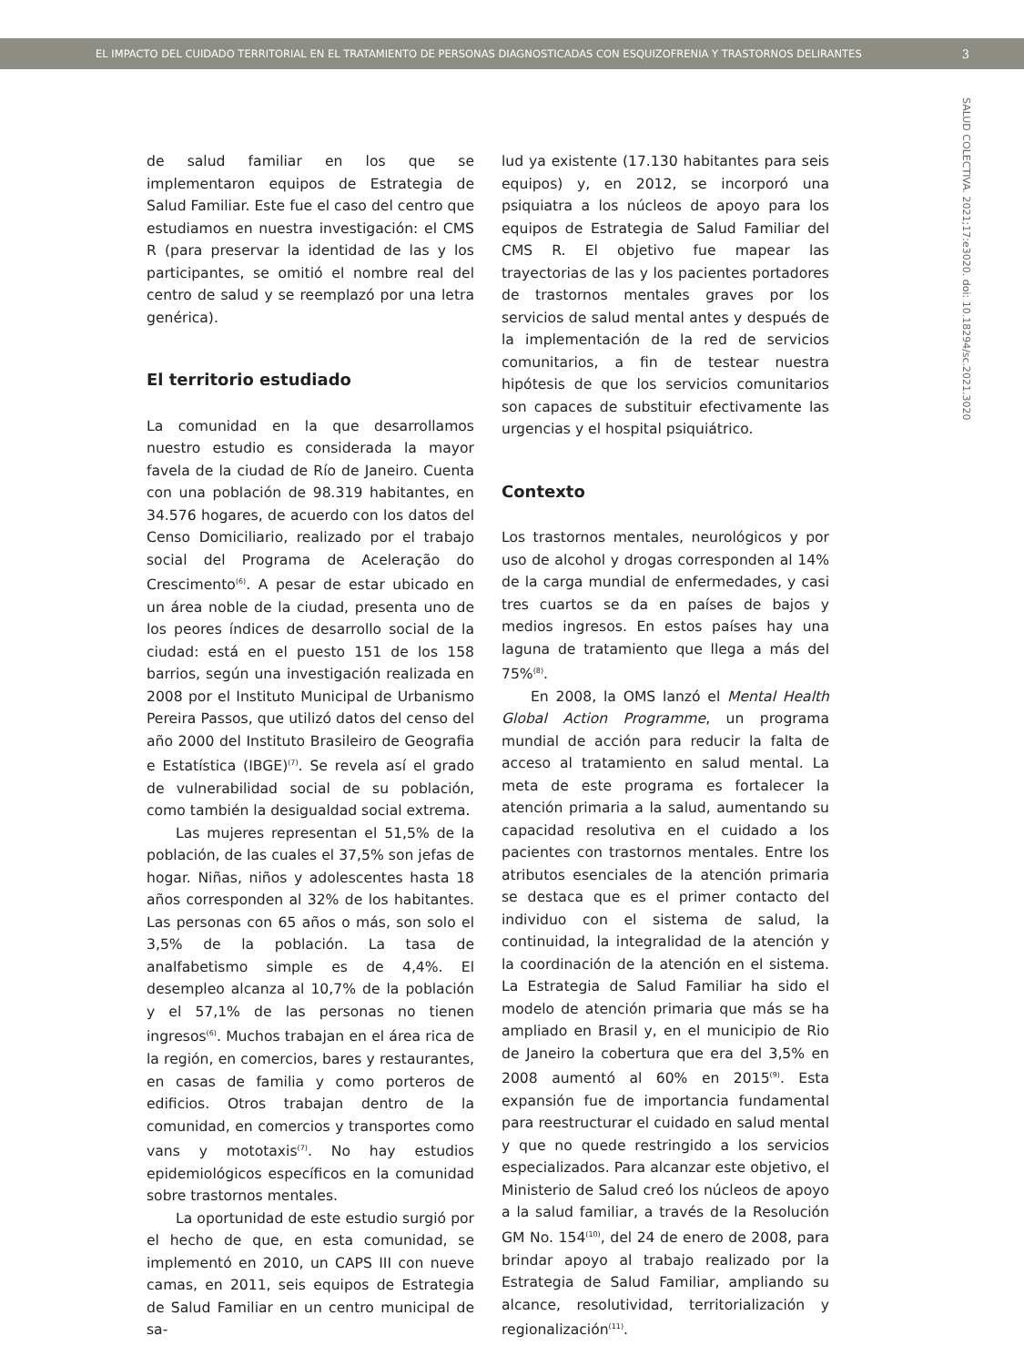EL IMPACTO DEL CUIDADO TERRITORIAL EN EL TRATAMIENTO DE PERSONAS DIAGNOSTICADAS CON ESQUIZOFRENIA Y TRASTORNOS DELIRANTES 3
SALUD COLECTIVA. 2021;17:e3020. doi: 10.18294/sc.2021.3020
de salud familiar en los que se implementaron equipos de Estrategia de Salud Familiar. Este fue el caso del centro que estudiamos en nuestra investigación: el CMS R (para preservar la identidad de las y los participantes, se omitió el nombre real del centro de salud y se reemplazó por una letra genérica).
El territorio estudiado
La comunidad en la que desarrollamos nuestro estudio es considerada la mayor favela de la ciudad de Río de Janeiro. Cuenta con una población de 98.319 habitantes, en 34.576 hogares, de acuerdo con los datos del Censo Domiciliario, realizado por el trabajo social del Programa de Aceleração do Crescimento<sup>(6)</sup>. A pesar de estar ubicado en un área noble de la ciudad, presenta uno de los peores índices de desarrollo social de la ciudad: está en el puesto 151 de los 158 barrios, según una investigación realizada en 2008 por el Instituto Municipal de Urbanismo Pereira Passos, que utilizó datos del censo del año 2000 del Instituto Brasileiro de Geografia e Estatística (IBGE)<sup>(7)</sup>. Se revela así el grado de vulnerabilidad social de su población, como también la desigualdad social extrema.
Las mujeres representan el 51,5% de la población, de las cuales el 37,5% son jefas de hogar. Niñas, niños y adolescentes hasta 18 años corresponden al 32% de los habitantes. Las personas con 65 años o más, son solo el 3,5% de la población. La tasa de analfabetismo simple es de 4,4%. El desempleo alcanza al 10,7% de la población y el 57,1% de las personas no tienen ingresos<sup>(6)</sup>. Muchos trabajan en el área rica de la región, en comercios, bares y restaurantes, en casas de familia y como porteros de edificios. Otros trabajan dentro de la comunidad, en comercios y transportes como vans y mototaxis<sup>(7)</sup>. No hay estudios epidemiológicos específicos en la comunidad sobre trastornos mentales.
La oportunidad de este estudio surgió por el hecho de que, en esta comunidad, se implementó en 2010, un CAPS III con nueve camas, en 2011, seis equipos de Estrategia de Salud Familiar en un centro municipal de sa-
lud ya existente (17.130 habitantes para seis equipos) y, en 2012, se incorporó una psiquiatra a los núcleos de apoyo para los equipos de Estrategia de Salud Familiar del CMS R. El objetivo fue mapear las trayectorias de las y los pacientes portadores de trastornos mentales graves por los servicios de salud mental antes y después de la implementación de la red de servicios comunitarios, a fin de testear nuestra hipótesis de que los servicios comunitarios son capaces de substituir efectivamente las urgencias y el hospital psiquiátrico.
Contexto
Los trastornos mentales, neurológicos y por uso de alcohol y drogas corresponden al 14% de la carga mundial de enfermedades, y casi tres cuartos se da en países de bajos y medios ingresos. En estos países hay una laguna de tratamiento que llega a más del 75%<sup>(8)</sup>.
En 2008, la OMS lanzó el Mental Health Global Action Programme, un programa mundial de acción para reducir la falta de acceso al tratamiento en salud mental. La meta de este programa es fortalecer la atención primaria a la salud, aumentando su capacidad resolutiva en el cuidado a los pacientes con trastornos mentales. Entre los atributos esenciales de la atención primaria se destaca que es el primer contacto del individuo con el sistema de salud, la continuidad, la integralidad de la atención y la coordinación de la atención en el sistema. La Estrategia de Salud Familiar ha sido el modelo de atención primaria que más se ha ampliado en Brasil y, en el municipio de Rio de Janeiro la cobertura que era del 3,5% en 2008 aumentó al 60% en 2015<sup>(9)</sup>. Esta expansión fue de importancia fundamental para reestructurar el cuidado en salud mental y que no quede restringido a los servicios especializados. Para alcanzar este objetivo, el Ministerio de Salud creó los núcleos de apoyo a la salud familiar, a través de la Resolución GM No. 154<sup>(10)</sup>, del 24 de enero de 2008, para brindar apoyo al trabajo realizado por la Estrategia de Salud Familiar, ampliando su alcance, resolutividad, territorialización y regionalización<sup>(11)</sup>.